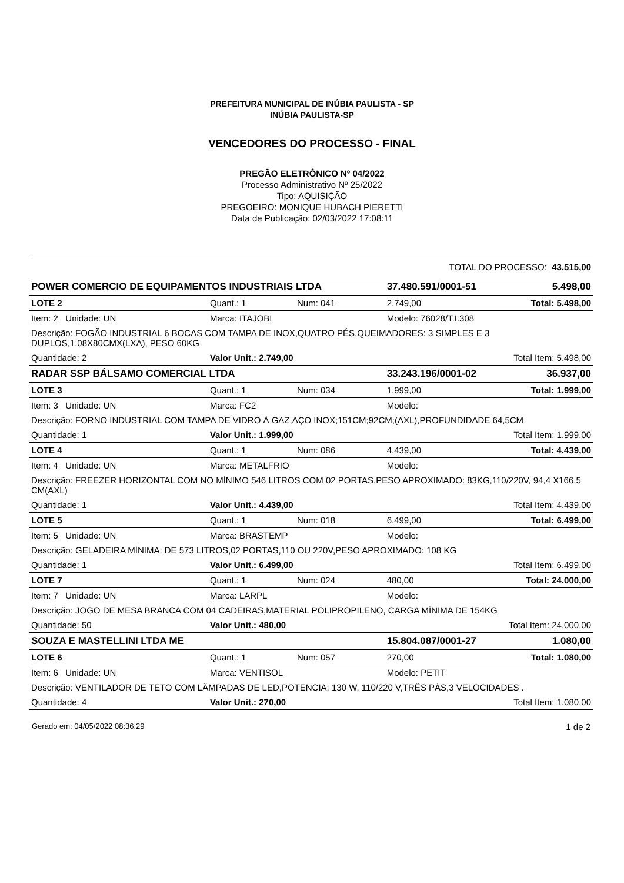PREFEITURA MUNICIPAL DE INÚBIA PAULISTA - SP
INÚBIA PAULISTA-SP
VENCEDORES DO PROCESSO - FINAL
PREGÃO ELETRÔNICO Nº 04/2022
Processo Administrativo Nº 25/2022
Tipo: AQUISIÇÃO
PREGOEIRO: MONIQUE HUBACH PIERETTI
Data de Publicação: 02/03/2022 17:08:11
| TOTAL DO PROCESSO: 43.515,00 | | | | | |
| POWER COMERCIO DE EQUIPAMENTOS INDUSTRIAIS LTDA | | | 37.480.591/0001-51 | | 5.498,00 |
| LOTE 2 | Quant.: 1 | Num: 041 | 2.749,00 | Total: 5.498,00 | |
| Item: 2 Unidade: UN | Marca: ITAJOBI | | Modelo: 76028/T.I.308 | | |
| Descrição: FOGÃO INDUSTRIAL 6 BOCAS COM TAMPA DE INOX,QUATRO PÉS,QUEIMADORES: 3 SIMPLES E 3 DUPLOS,1,08X80CMX(LXA), PESO 60KG | | | | | |
| Quantidade: 2 | Valor Unit.: 2.749,00 | | Total Item: 5.498,00 | | |
| RADAR SSP BÁLSAMO COMERCIAL LTDA | | | 33.243.196/0001-02 | | 36.937,00 |
| LOTE 3 | Quant.: 1 | Num: 034 | 1.999,00 | Total: 1.999,00 | |
| Item: 3 Unidade: UN | Marca: FC2 | | Modelo: | | |
| Descrição: FORNO INDUSTRIAL COM TAMPA DE VIDRO À GAZ,AÇO INOX;151CM;92CM;(AXL),PROFUNDIDADE 64,5CM | | | | | |
| Quantidade: 1 | Valor Unit.: 1.999,00 | | Total Item: 1.999,00 | | |
| LOTE 4 | Quant.: 1 | Num: 086 | 4.439,00 | Total: 4.439,00 | |
| Item: 4 Unidade: UN | Marca: METALFRIO | | Modelo: | | |
| Descrição: FREEZER HORIZONTAL COM NO MÍNIMO 546 LITROS COM 02 PORTAS,PESO APROXIMADO: 83KG,110/220V, 94,4 X166,5 CM(AXL) | | | | | |
| Quantidade: 1 | Valor Unit.: 4.439,00 | | Total Item: 4.439,00 | | |
| LOTE 5 | Quant.: 1 | Num: 018 | 6.499,00 | Total: 6.499,00 | |
| Item: 5 Unidade: UN | Marca: BRASTEMP | | Modelo: | | |
| Descrição: GELADEIRA MÍNIMA: DE 573 LITROS,02 PORTAS,110 OU 220V,PESO APROXIMADO: 108 KG | | | | | |
| Quantidade: 1 | Valor Unit.: 6.499,00 | | Total Item: 6.499,00 | | |
| LOTE 7 | Quant.: 1 | Num: 024 | 480,00 | Total: 24.000,00 | |
| Item: 7 Unidade: UN | Marca: LARPL | | Modelo: | | |
| Descrição: JOGO DE MESA BRANCA COM 04 CADEIRAS,MATERIAL POLIPROPILENO, CARGA MÍNIMA DE 154KG | | | | | |
| Quantidade: 50 | Valor Unit.: 480,00 | | Total Item: 24.000,00 | | |
| SOUZA E MASTELLINI LTDA ME | | | 15.804.087/0001-27 | | 1.080,00 |
| LOTE 6 | Quant.: 1 | Num: 057 | 270,00 | Total: 1.080,00 | |
| Item: 6 Unidade: UN | Marca: VENTISOL | | Modelo: PETIT | | |
| Descrição: VENTILADOR DE TETO COM LÂMPADAS DE LED,POTENCIA: 130 W, 110/220 V,TRÊS PÁS,3 VELOCIDADES . | | | | | |
| Quantidade: 4 | Valor Unit.: 270,00 | | Total Item: 1.080,00 | | |
Gerado em: 04/05/2022 08:36:29 1 de 2